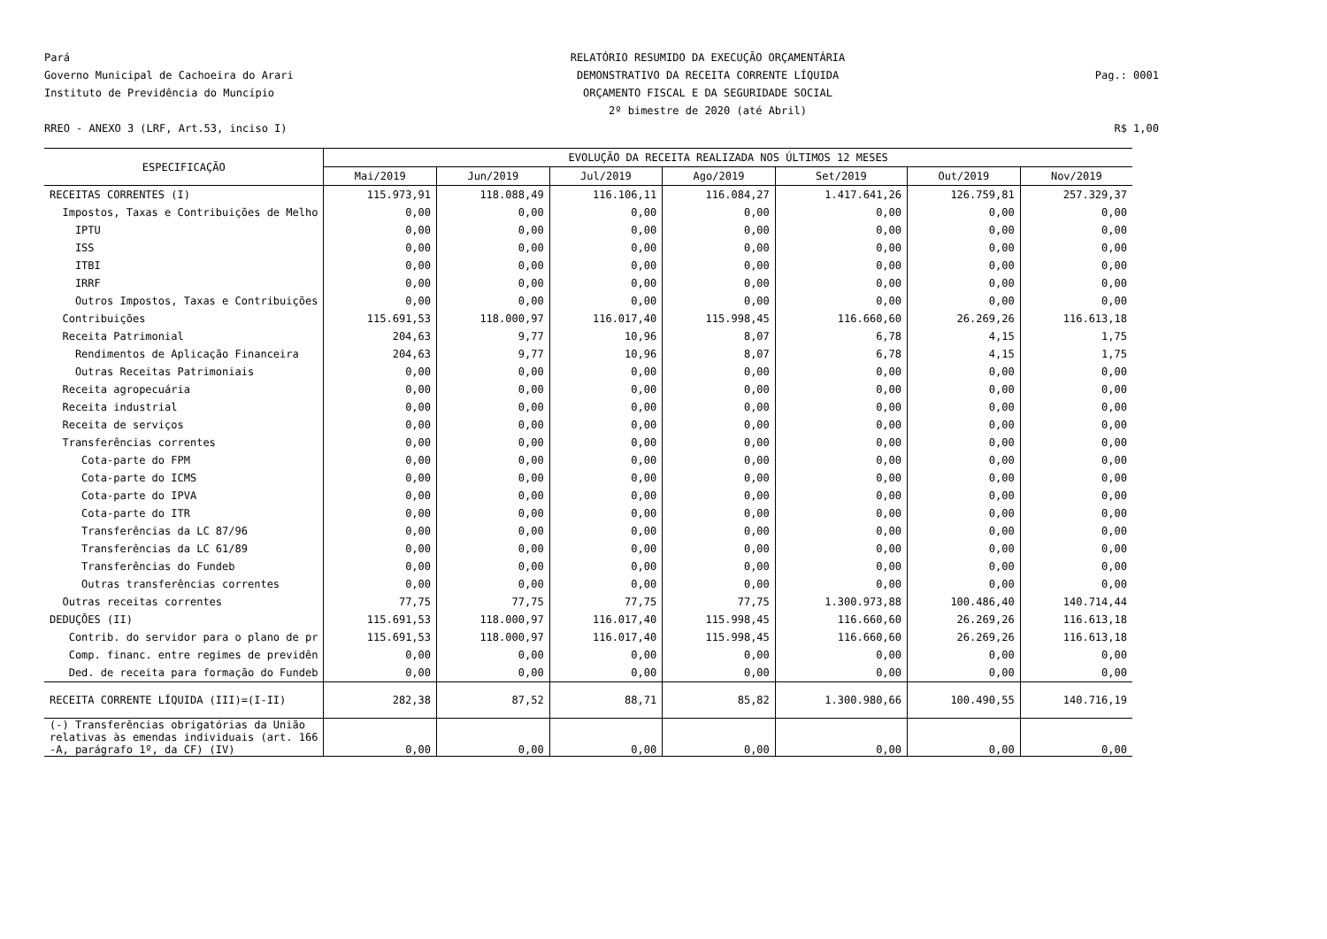Pará
RELATÓRIO RESUMIDO DA EXECUÇÃO ORÇAMENTÁRIA
Governo Municipal de Cachoeira do Arari
DEMONSTRATIVO DA RECEITA CORRENTE LÍQUIDA
Pag.: 0001
Instituto de Previdência do Muncípio
ORÇAMENTO FISCAL E DA SEGURIDADE SOCIAL
2º bimestre de 2020 (até Abril)
RREO - ANEXO 3 (LRF, Art.53, inciso I)
R$ 1,00
| ESPECIFICAÇÃO | EVOLUÇÃO DA RECEITA REALIZADA NOS ÚLTIMOS 12 MESES | | | | | | |
| --- | --- | --- | --- | --- | --- | --- | --- |
| | Mai/2019 | Jun/2019 | Jul/2019 | Ago/2019 | Set/2019 | Out/2019 | Nov/2019 |
| RECEITAS CORRENTES (I) | 115.973,91 | 118.088,49 | 116.106,11 | 116.084,27 | 1.417.641,26 | 126.759,81 | 257.329,37 |
| Impostos, Taxas e Contribuições de Melho | 0,00 | 0,00 | 0,00 | 0,00 | 0,00 | 0,00 | 0,00 |
| IPTU | 0,00 | 0,00 | 0,00 | 0,00 | 0,00 | 0,00 | 0,00 |
| ISS | 0,00 | 0,00 | 0,00 | 0,00 | 0,00 | 0,00 | 0,00 |
| ITBI | 0,00 | 0,00 | 0,00 | 0,00 | 0,00 | 0,00 | 0,00 |
| IRRF | 0,00 | 0,00 | 0,00 | 0,00 | 0,00 | 0,00 | 0,00 |
| Outros Impostos, Taxas e Contribuições | 0,00 | 0,00 | 0,00 | 0,00 | 0,00 | 0,00 | 0,00 |
| Contribuições | 115.691,53 | 118.000,97 | 116.017,40 | 115.998,45 | 116.660,60 | 26.269,26 | 116.613,18 |
| Receita Patrimonial | 204,63 | 9,77 | 10,96 | 8,07 | 6,78 | 4,15 | 1,75 |
| Rendimentos de Aplicação Financeira | 204,63 | 9,77 | 10,96 | 8,07 | 6,78 | 4,15 | 1,75 |
| Outras Receitas Patrimoniais | 0,00 | 0,00 | 0,00 | 0,00 | 0,00 | 0,00 | 0,00 |
| Receita agropecuária | 0,00 | 0,00 | 0,00 | 0,00 | 0,00 | 0,00 | 0,00 |
| Receita industrial | 0,00 | 0,00 | 0,00 | 0,00 | 0,00 | 0,00 | 0,00 |
| Receita de serviços | 0,00 | 0,00 | 0,00 | 0,00 | 0,00 | 0,00 | 0,00 |
| Transferências correntes | 0,00 | 0,00 | 0,00 | 0,00 | 0,00 | 0,00 | 0,00 |
| Cota-parte do FPM | 0,00 | 0,00 | 0,00 | 0,00 | 0,00 | 0,00 | 0,00 |
| Cota-parte do ICMS | 0,00 | 0,00 | 0,00 | 0,00 | 0,00 | 0,00 | 0,00 |
| Cota-parte do IPVA | 0,00 | 0,00 | 0,00 | 0,00 | 0,00 | 0,00 | 0,00 |
| Cota-parte do ITR | 0,00 | 0,00 | 0,00 | 0,00 | 0,00 | 0,00 | 0,00 |
| Transferências da LC 87/96 | 0,00 | 0,00 | 0,00 | 0,00 | 0,00 | 0,00 | 0,00 |
| Transferências da LC 61/89 | 0,00 | 0,00 | 0,00 | 0,00 | 0,00 | 0,00 | 0,00 |
| Transferências do Fundeb | 0,00 | 0,00 | 0,00 | 0,00 | 0,00 | 0,00 | 0,00 |
| Outras transferências correntes | 0,00 | 0,00 | 0,00 | 0,00 | 0,00 | 0,00 | 0,00 |
| Outras receitas correntes | 77,75 | 77,75 | 77,75 | 77,75 | 1.300.973,88 | 100.486,40 | 140.714,44 |
| DEDUÇÕES (II) | 115.691,53 | 118.000,97 | 116.017,40 | 115.998,45 | 116.660,60 | 26.269,26 | 116.613,18 |
| Contrib. do servidor para o plano de pr | 115.691,53 | 118.000,97 | 116.017,40 | 115.998,45 | 116.660,60 | 26.269,26 | 116.613,18 |
| Comp. financ. entre regimes de previdên | 0,00 | 0,00 | 0,00 | 0,00 | 0,00 | 0,00 | 0,00 |
| Ded. de receita para formação do Fundeb | 0,00 | 0,00 | 0,00 | 0,00 | 0,00 | 0,00 | 0,00 |
| RECEITA CORRENTE LÍQUIDA (III)=(I-II) | 282,38 | 87,52 | 88,71 | 85,82 | 1.300.980,66 | 100.490,55 | 140.716,19 |
| (-) Transferências obrigatórias da União relativas às emendas individuais (art. 166 -A, parágrafo 1º, da CF) (IV) | 0,00 | 0,00 | 0,00 | 0,00 | 0,00 | 0,00 | 0,00 |